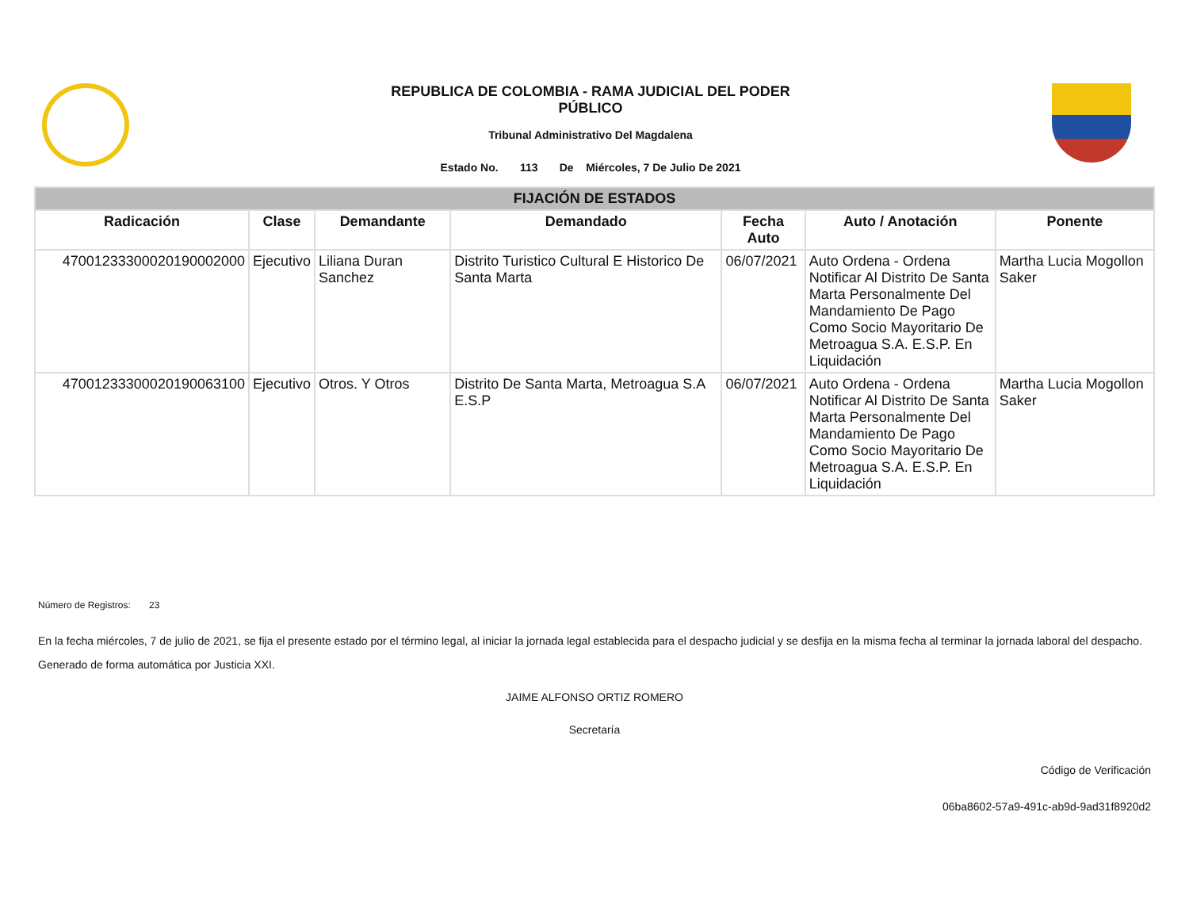REPUBLICA DE COLOMBIA - RAMA JUDICIAL DEL PODER
PÚBLICO
Tribunal Administrativo Del Magdalena
Estado No. 113 De Miércoles, 7 De Julio De 2021
| FIJACIÓN DE ESTADOS | | | | | | |
| --- | --- | --- | --- | --- | --- | --- |
| Radicación | Clase | Demandante | Demandado | Fecha Auto | Auto / Anotación | Ponente |
| 47001233300020190002000 | Ejecutivo | Liliana Duran Sanchez | Distrito Turistico Cultural E Historico De Santa Marta | 06/07/2021 | Auto Ordena - Ordena Notificar Al Distrito De Santa Marta Personalmente Del Mandamiento De Pago Como Socio Mayoritario De Metroagua S.A. E.S.P. En Liquidación | Martha Lucia Mogollon Saker |
| 47001233300020190063100 | Ejecutivo | Otros. Y Otros | Distrito De Santa Marta, Metroagua S.A E.S.P | 06/07/2021 | Auto Ordena - Ordena Notificar Al Distrito De Santa Marta Personalmente Del Mandamiento De Pago Como Socio Mayoritario De Metroagua S.A. E.S.P. En Liquidación | Martha Lucia Mogollon Saker |
Número de Registros: 23
En la fecha miércoles, 7 de julio de 2021, se fija el presente estado por el término legal, al iniciar la jornada legal establecida para el despacho judicial y se desfija en la misma fecha al terminar la jornada laboral del despacho.
Generado de forma automática por Justicia XXI.
JAIME ALFONSO ORTIZ ROMERO
Secretaría
Código de Verificación
06ba8602-57a9-491c-ab9d-9ad31f8920d2